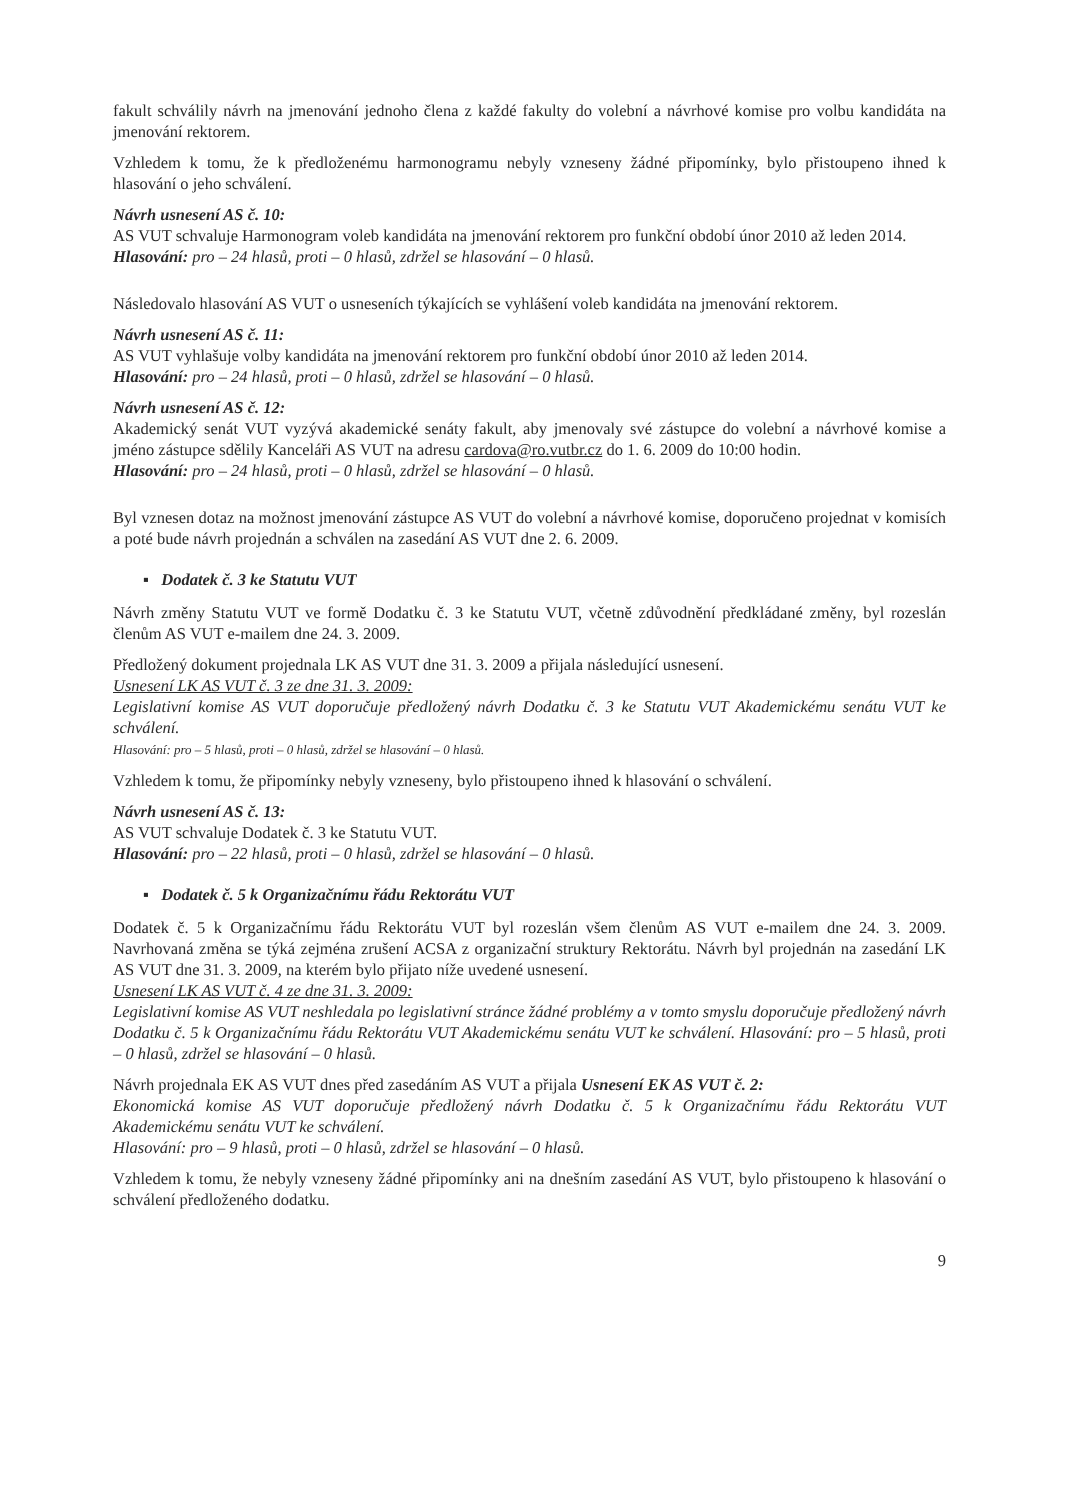fakult schválily návrh na jmenování jednoho člena z každé fakulty do volební a návrhové komise pro volbu kandidáta na jmenování rektorem.
Vzhledem k tomu, že k předloženému harmonogramu nebyly vzneseny žádné připomínky, bylo přistoupeno ihned k hlasování o jeho schválení.
Návrh usnesení AS č. 10:
AS VUT schvaluje Harmonogram voleb kandidáta na jmenování rektorem pro funkční období únor 2010 až leden 2014.
Hlasování: pro – 24 hlasů, proti – 0 hlasů, zdržel se hlasování – 0 hlasů.
Následovalo hlasování AS VUT o usneseních týkajících se vyhlášení voleb kandidáta na jmenování rektorem.
Návrh usnesení AS č. 11:
AS VUT vyhlašuje volby kandidáta na jmenování rektorem pro funkční období únor 2010 až leden 2014.
Hlasování: pro – 24 hlasů, proti – 0 hlasů, zdržel se hlasování – 0 hlasů.
Návrh usnesení AS č. 12:
Akademický senát VUT vyzývá akademické senáty fakult, aby jmenovaly své zástupce do volební a návrhové komise a jméno zástupce sdělily Kanceláři AS VUT na adresu cardova@ro.vutbr.cz do 1. 6. 2009 do 10:00 hodin.
Hlasování: pro – 24 hlasů, proti – 0 hlasů, zdržel se hlasování – 0 hlasů.
Byl vznesen dotaz na možnost jmenování zástupce AS VUT do volební a návrhové komise, doporučeno projednat v komisích a poté bude návrh projednán a schválen na zasedání AS VUT dne 2. 6. 2009.
▪ Dodatek č. 3 ke Statutu VUT
Návrh změny Statutu VUT ve formě Dodatku č. 3 ke Statutu VUT, včetně zdůvodnění předkládané změny, byl rozeslán členům AS VUT e-mailem dne 24. 3. 2009.
Předložený dokument projednala LK AS VUT dne 31. 3. 2009 a přijala následující usnesení.
Usnesení LK AS VUT č. 3 ze dne 31. 3. 2009:
Legislativní komise AS VUT doporučuje předložený návrh Dodatku č. 3 ke Statutu VUT Akademickému senátu VUT ke schválení.
Hlasování: pro – 5 hlasů, proti – 0 hlasů, zdržel se hlasování – 0 hlasů.
Vzhledem k tomu, že připomínky nebyly vzneseny, bylo přistoupeno ihned k hlasování o schválení.
Návrh usnesení AS č. 13:
AS VUT schvaluje Dodatek č. 3 ke Statutu VUT.
Hlasování: pro – 22 hlasů, proti – 0 hlasů, zdržel se hlasování – 0 hlasů.
▪ Dodatek č. 5 k Organizačnímu řádu Rektorátu VUT
Dodatek č. 5 k Organizačnímu řádu Rektorátu VUT byl rozeslán všem členům AS VUT e-mailem dne 24. 3. 2009. Navrhovaná změna se týká zejména zrušení ACSA z organizační struktury Rektorátu. Návrh byl projednán na zasedání LK AS VUT dne 31. 3. 2009, na kterém bylo přijato níže uvedené usnesení.
Usnesení LK AS VUT č. 4 ze dne 31. 3. 2009:
Legislativní komise AS VUT neshledala po legislativní stránce žádné problémy a v tomto smyslu doporučuje předložený návrh Dodatku č. 5 k Organizačnímu řádu Rektorátu VUT Akademickému senátu VUT ke schválení. Hlasování: pro – 5 hlasů, proti – 0 hlasů, zdržel se hlasování – 0 hlasů.
Návrh projednala EK AS VUT dnes před zasedáním AS VUT a přijala Usnesení EK AS VUT č. 2:
Ekonomická komise AS VUT doporučuje předložený návrh Dodatku č. 5 k Organizačnímu řádu Rektorátu VUT Akademickému senátu VUT ke schválení.
Hlasování: pro – 9 hlasů, proti – 0 hlasů, zdržel se hlasování – 0 hlasů.
Vzhledem k tomu, že nebyly vzneseny žádné připomínky ani na dnešním zasedání AS VUT, bylo přistoupeno k hlasování o schválení předloženého dodatku.
9